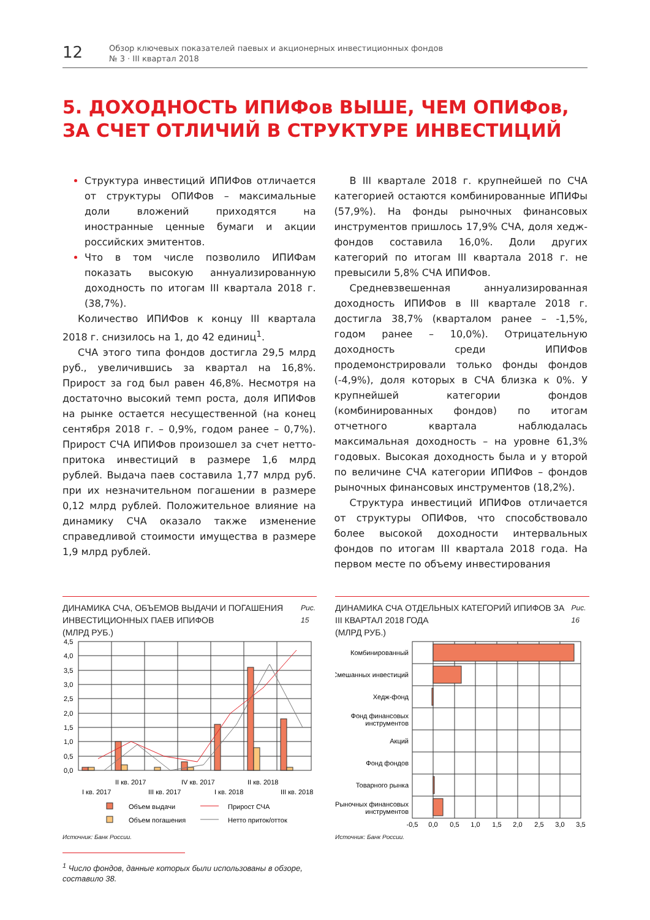12
Обзор ключевых показателей паевых и акционерных инвестиционных фондов
№ 3 · III квартал 2018
5. ДОХОДНОСТЬ ИПИФов ВЫШЕ, ЧЕМ ОПИФов,
ЗА СЧЕТ ОТЛИЧИЙ В СТРУКТУРЕ ИНВЕСТИЦИЙ
Структура инвестиций ИПИФов отличается от структуры ОПИФов – максимальные доли вложений приходятся на иностранные ценные бумаги и акции российских эмитентов.
Что в том числе позволило ИПИФам показать высокую аннуализированную доходность по итогам III квартала 2018 г. (38,7%).
Количество ИПИФов к концу III квартала 2018 г. снизилось на 1, до 42 единиц<sup>1</sup>.
СЧА этого типа фондов достигла 29,5 млрд руб., увеличившись за квартал на 16,8%. Прирост за год был равен 46,8%. Несмотря на достаточно высокий темп роста, доля ИПИФов на рынке остается несущественной (на конец сентября 2018 г. – 0,9%, годом ранее – 0,7%). Прирост СЧА ИПИФов произошел за счет нетто-притока инвестиций в размере 1,6 млрд рублей. Выдача паев составила 1,77 млрд руб. при их незначительном погашении в размере 0,12 млрд рублей. Положительное влияние на динамику СЧА оказало также изменение справедливой стоимости имущества в размере 1,9 млрд рублей.
В III квартале 2018 г. крупнейшей по СЧА категорией остаются комбинированные ИПИФы (57,9%). На фонды рыночных финансовых инструментов пришлось 17,9% СЧА, доля хедж-фондов составила 16,0%. Доли других категорий по итогам III квартала 2018 г. не превысили 5,8% СЧА ИПИФов.
Средневзвешенная аннуализированная доходность ИПИФов в III квартале 2018 г. достигла 38,7% (кварталом ранее – -1,5%, годом ранее – 10,0%). Отрицательную доходность среди ИПИФов продемонстрировали только фонды фондов (-4,9%), доля которых в СЧА близка к 0%. У крупнейшей категории фондов (комбинированных фондов) по итогам отчетного квартала наблюдалась максимальная доходность – на уровне 61,3% годовых. Высокая доходность была и у второй по величине СЧА категории ИПИФов – фондов рыночных финансовых инструментов (18,2%).
Структура инвестиций ИПИФов отличается от структуры ОПИФов, что способствовало более высокой доходности интервальных фондов по итогам III квартала 2018 года. На первом месте по объему инвестирования
ДИНАМИКА СЧА, ОБЪЕМОВ ВЫДАЧИ И ПОГАШЕНИЯ ИНВЕСТИЦИОННЫХ ПАЕВ ИПИФОВ
(МЛРД РУБ.)
Рис. 15
4,5
4,0
3,5
3,0
2,5
2,0
1,5
1,0
0,5
0,0
II кв. 2017
IV кв. 2017
II кв. 2018
I кв. 2017
III кв. 2017
I кв. 2018
III кв. 2018
Объем выдачи
Прирост СЧА
Объем погашения
Нетто приток/отток
Источник: Банк России.
<sup>1</sup> Число фондов, данные которых были использованы в обзоре, составило 38.
ДИНАМИКА СЧА ОТДЕЛЬНЫХ КАТЕГОРИЙ ИПИФОВ ЗА III КВАРТАЛ 2018 ГОДА
(МЛРД РУБ.)
Рис. 16
Комбинированный
Смешанных инвестиций
Хедж-фонд
Фонд финансовых
инструментов
Акций
Фонд фондов
Товарного рынка
Рыночных финансовых
инструментов
-0,5
0,0
0,5
1,0
1,5
2,0
2,5
3,0
3,5
Источник: Банк России.